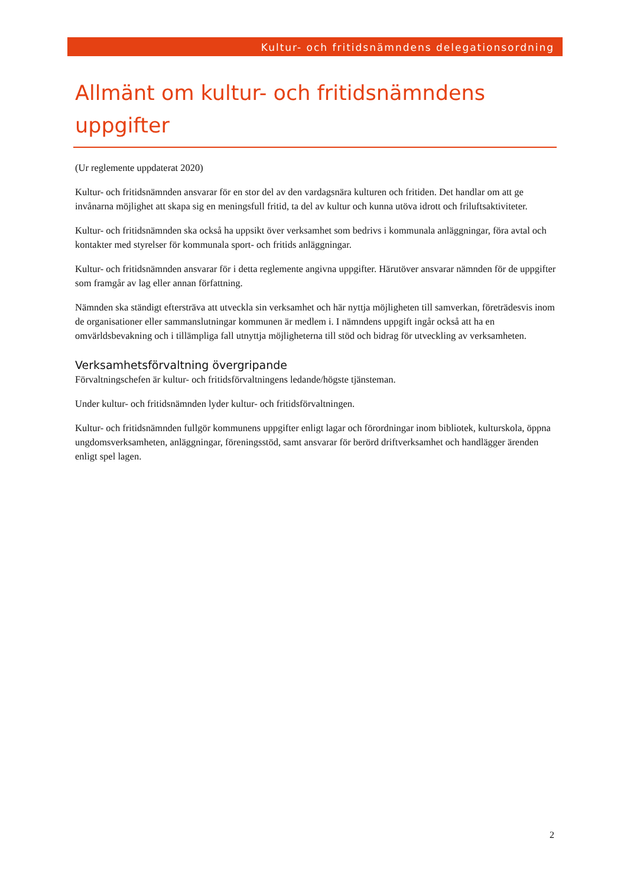Kultur- och fritidsnämndens delegationsordning
Allmänt om kultur- och fritidsnämndens uppgifter
(Ur reglemente uppdaterat 2020)
Kultur- och fritidsnämnden ansvarar för en stor del av den vardagsnära kulturen och fritiden. Det handlar om att ge invånarna möjlighet att skapa sig en meningsfull fritid, ta del av kultur och kunna utöva idrott och friluftsaktiviteter.
Kultur- och fritidsnämnden ska också ha uppsikt över verksamhet som bedrivs i kommunala anläggningar, föra avtal och kontakter med styrelser för kommunala sport- och fritids anläggningar.
Kultur- och fritidsnämnden ansvarar för i detta reglemente angivna uppgifter. Härutöver ansvarar nämnden för de uppgifter som framgår av lag eller annan författning.
Nämnden ska ständigt eftersträva att utveckla sin verksamhet och här nyttja möjligheten till samverkan, företrädesvis inom de organisationer eller sammanslutningar kommunen är medlem i. I nämndens uppgift ingår också att ha en omvärldsbevakning och i tillämpliga fall utnyttja möjligheterna till stöd och bidrag för utveckling av verksamheten.
Verksamhetsförvaltning övergripande
Förvaltningschefen är kultur- och fritidsförvaltningens ledande/högste tjänsteman.
Under kultur- och fritidsnämnden lyder kultur- och fritidsförvaltningen.
Kultur- och fritidsnämnden fullgör kommunens uppgifter enligt lagar och förordningar inom bibliotek, kulturskola, öppna ungdomsverksamheten, anläggningar, föreningsstöd, samt ansvarar för berörd driftverksamhet och handlägger ärenden enligt spel lagen.
2